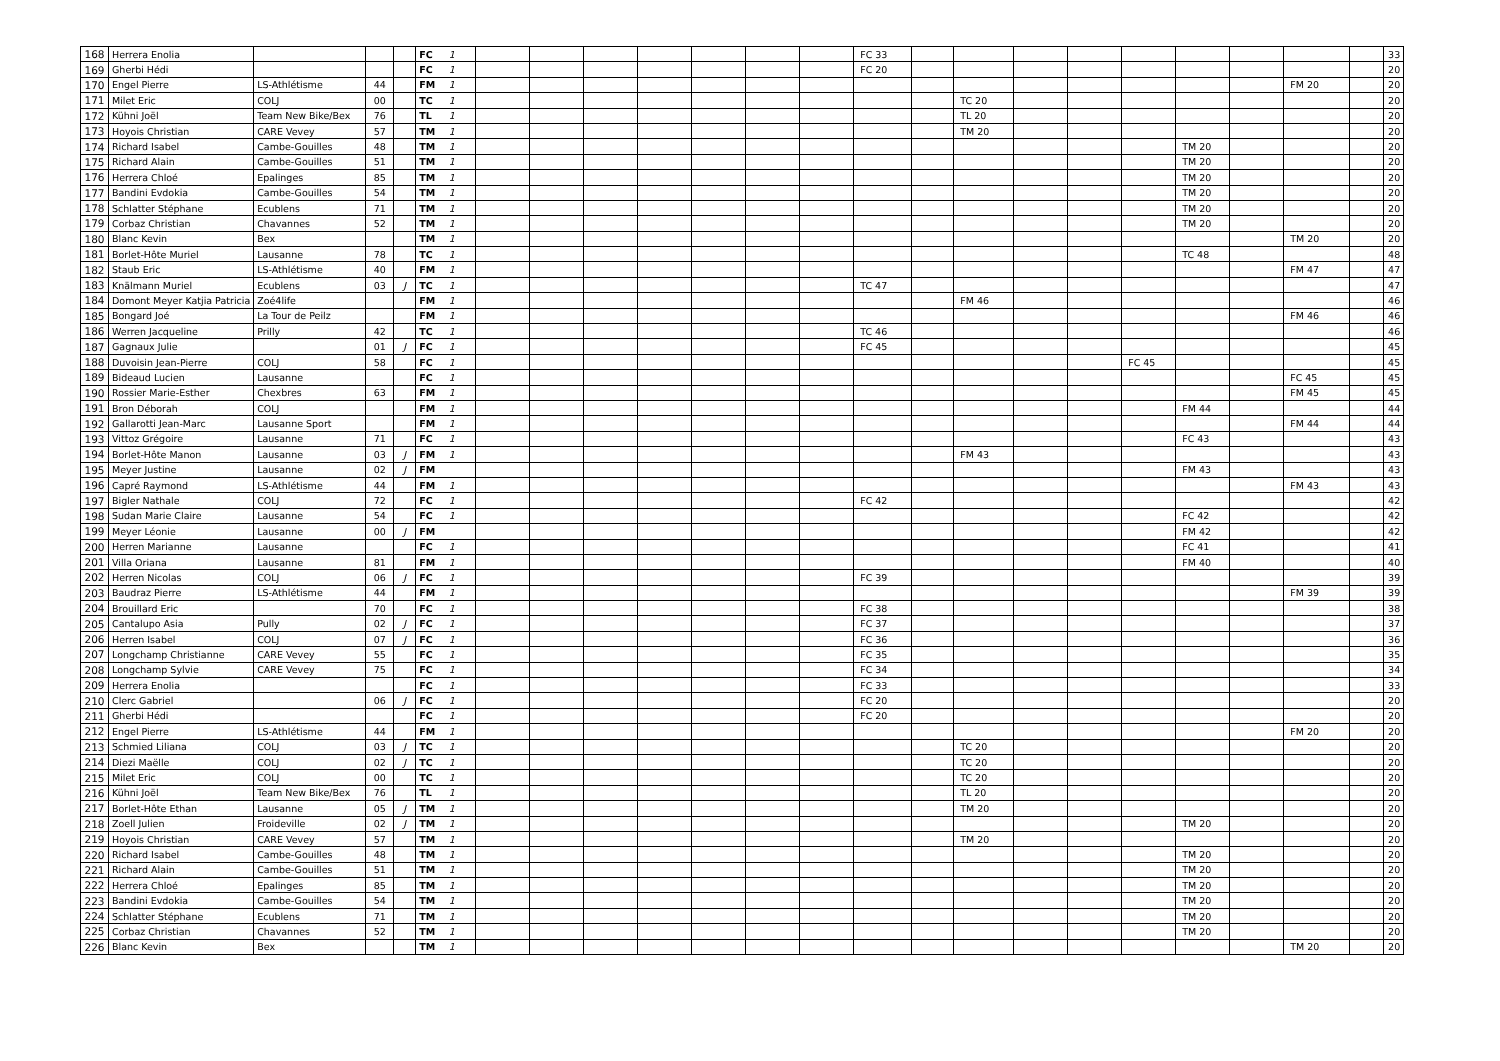| 168 | Herrera Enolia | | | | FC | 1 | | | | | | | | FC 33 | | | | | | | | | | 33 |
| 169 | Gherbi Hédi | | | | FC | 1 | | | | | | | | FC 20 | | | | | | | | | | 20 |
| 170 | Engel Pierre | LS-Athlétisme | 44 | | FM | 1 | | | | | | | | | | | | | | | | FM 20 | | 20 |
| 171 | Milet Eric | COLJ | 00 | | TC | 1 | | | | | | | | | | TC 20 | | | | | | | | 20 |
| 172 | Kühni Joël | Team New Bike/Bex | 76 | | TL | 1 | | | | | | | | | | TL 20 | | | | | | | | 20 |
| 173 | Hoyois Christian | CARE Vevey | 57 | | TM | 1 | | | | | | | | | | TM 20 | | | | | | | | 20 |
| 174 | Richard Isabel | Cambe-Gouilles | 48 | | TM | 1 | | | | | | | | | | | | | | TM 20 | | | | 20 |
| 175 | Richard Alain | Cambe-Gouilles | 51 | | TM | 1 | | | | | | | | | | | | | | TM 20 | | | | 20 |
| 176 | Herrera Chloé | Epalinges | 85 | | TM | 1 | | | | | | | | | | | | | | TM 20 | | | | 20 |
| 177 | Bandini Evdokia | Cambe-Gouilles | 54 | | TM | 1 | | | | | | | | | | | | | | TM 20 | | | | 20 |
| 178 | Schlatter Stéphane | Ecublens | 71 | | TM | 1 | | | | | | | | | | | | | | TM 20 | | | | 20 |
| 179 | Corbaz Christian | Chavannes | 52 | | TM | 1 | | | | | | | | | | | | | | TM 20 | | | | 20 |
| 180 | Blanc Kevin | Bex | | | TM | 1 | | | | | | | | | | | | | | | | TM 20 | | 20 |
| 181 | Borlet-Hôte Muriel | Lausanne | 78 | | TC | 1 | | | | | | | | | | | | | | TC 48 | | | | 48 |
| 182 | Staub Eric | LS-Athlétisme | 40 | | FM | 1 | | | | | | | | | | | | | | | | FM 47 | | 47 |
| 183 | Knälmann Muriel | Ecublens | 03 | J | TC | 1 | | | | | | | | TC 47 | | | | | | | | | | 47 |
| 184 | Domont Meyer Katjia Patricia | Zoé4life | | | FM | 1 | | | | | | | | | | FM 46 | | | | | | | | 46 |
| 185 | Bongard Joé | La Tour de Peilz | | | FM | 1 | | | | | | | | | | | | | | | | FM 46 | | 46 |
| 186 | Werren Jacqueline | Prilly | 42 | | TC | 1 | | | | | | | | TC 46 | | | | | | | | | | 46 |
| 187 | Gagnaux Julie | | 01 | J | FC | 1 | | | | | | | | FC 45 | | | | | | | | | | 45 |
| 188 | Duvoisin Jean-Pierre | COLJ | 58 | | FC | 1 | | | | | | | | | | | | | FC 45 | | | | | 45 |
| 189 | Bideaud Lucien | Lausanne | | | FC | 1 | | | | | | | | | | | | | | | | FC 45 | | 45 |
| 190 | Rossier Marie-Esther | Chexbres | 63 | | FM | 1 | | | | | | | | | | | | | | | | FM 45 | | 45 |
| 191 | Bron Déborah | COLJ | | | FM | 1 | | | | | | | | | | | | | | FM 44 | | | | 44 |
| 192 | Gallarotti Jean-Marc | Lausanne Sport | | | FM | 1 | | | | | | | | | | | | | | | | FM 44 | | 44 |
| 193 | Vittoz Grégoire | Lausanne | 71 | | FC | 1 | | | | | | | | | | | | | | FC 43 | | | | 43 |
| 194 | Borlet-Hôte Manon | Lausanne | 03 | J | FM | 1 | | | | | | | | | | FM 43 | | | | | | | | 43 |
| 195 | Meyer Justine | Lausanne | 02 | J | FM | | | | | | | | | | | | | | | FM 43 | | | | 43 |
| 196 | Capré Raymond | LS-Athlétisme | 44 | | FM | 1 | | | | | | | | | | | | | | | | FM 43 | | 43 |
| 197 | Bigler Nathale | COLJ | 72 | | FC | 1 | | | | | | | | FC 42 | | | | | | | | | | 42 |
| 198 | Sudan Marie Claire | Lausanne | 54 | | FC | 1 | | | | | | | | | | | | | | FC 42 | | | | 42 |
| 199 | Meyer Léonie | Lausanne | 00 | J | FM | | | | | | | | | | | | | | | FM 42 | | | | 42 |
| 200 | Herren Marianne | Lausanne | | | FC | 1 | | | | | | | | | | | | | | FC 41 | | | | 41 |
| 201 | Villa Oriana | Lausanne | 81 | | FM | 1 | | | | | | | | | | | | | | FM 40 | | | | 40 |
| 202 | Herren Nicolas | COLJ | 06 | J | FC | 1 | | | | | | | | FC 39 | | | | | | | | | | 39 |
| 203 | Baudraz Pierre | LS-Athlétisme | 44 | | FM | 1 | | | | | | | | | | | | | | | | FM 39 | | 39 |
| 204 | Brouillard Eric | | 70 | | FC | 1 | | | | | | | | FC 38 | | | | | | | | | | 38 |
| 205 | Cantalupo Asia | Pully | 02 | J | FC | 1 | | | | | | | | FC 37 | | | | | | | | | | 37 |
| 206 | Herren Isabel | COLJ | 07 | J | FC | 1 | | | | | | | | FC 36 | | | | | | | | | | 36 |
| 207 | Longchamp Christianne | CARE Vevey | 55 | | FC | 1 | | | | | | | | FC 35 | | | | | | | | | | 35 |
| 208 | Longchamp Sylvie | CARE Vevey | 75 | | FC | 1 | | | | | | | | FC 34 | | | | | | | | | | 34 |
| 209 | Herrera Enolia | | | | FC | 1 | | | | | | | | FC 33 | | | | | | | | | | 33 |
| 210 | Clerc Gabriel | | 06 | J | FC | 1 | | | | | | | | FC 20 | | | | | | | | | | 20 |
| 211 | Gherbi Hédi | | | | FC | 1 | | | | | | | | FC 20 | | | | | | | | | | 20 |
| 212 | Engel Pierre | LS-Athlétisme | 44 | | FM | 1 | | | | | | | | | | | | | | | | FM 20 | | 20 |
| 213 | Schmied Liliana | COLJ | 03 | J | TC | 1 | | | | | | | | | | TC 20 | | | | | | | | 20 |
| 214 | Diezi Maëlle | COLJ | 02 | J | TC | 1 | | | | | | | | | | TC 20 | | | | | | | | 20 |
| 215 | Milet Eric | COLJ | 00 | | TC | 1 | | | | | | | | | | TC 20 | | | | | | | | 20 |
| 216 | Kühni Joël | Team New Bike/Bex | 76 | | TL | 1 | | | | | | | | | | TL 20 | | | | | | | | 20 |
| 217 | Borlet-Hôte Ethan | Lausanne | 05 | J | TM | 1 | | | | | | | | | | TM 20 | | | | | | | | 20 |
| 218 | Zoell Julien | Froideville | 02 | J | TM | 1 | | | | | | | | | | | | | | TM 20 | | | | 20 |
| 219 | Hoyois Christian | CARE Vevey | 57 | | TM | 1 | | | | | | | | | | TM 20 | | | | | | | | 20 |
| 220 | Richard Isabel | Cambe-Gouilles | 48 | | TM | 1 | | | | | | | | | | | | | | TM 20 | | | | 20 |
| 221 | Richard Alain | Cambe-Gouilles | 51 | | TM | 1 | | | | | | | | | | | | | | TM 20 | | | | 20 |
| 222 | Herrera Chloé | Epalinges | 85 | | TM | 1 | | | | | | | | | | | | | | TM 20 | | | | 20 |
| 223 | Bandini Evdokia | Cambe-Gouilles | 54 | | TM | 1 | | | | | | | | | | | | | | TM 20 | | | | 20 |
| 224 | Schlatter Stéphane | Ecublens | 71 | | TM | 1 | | | | | | | | | | | | | | TM 20 | | | | 20 |
| 225 | Corbaz Christian | Chavannes | 52 | | TM | 1 | | | | | | | | | | | | | | TM 20 | | | | 20 |
| 226 | Blanc Kevin | Bex | | | TM | 1 | | | | | | | | | | | | | | | | TM 20 | | 20 |